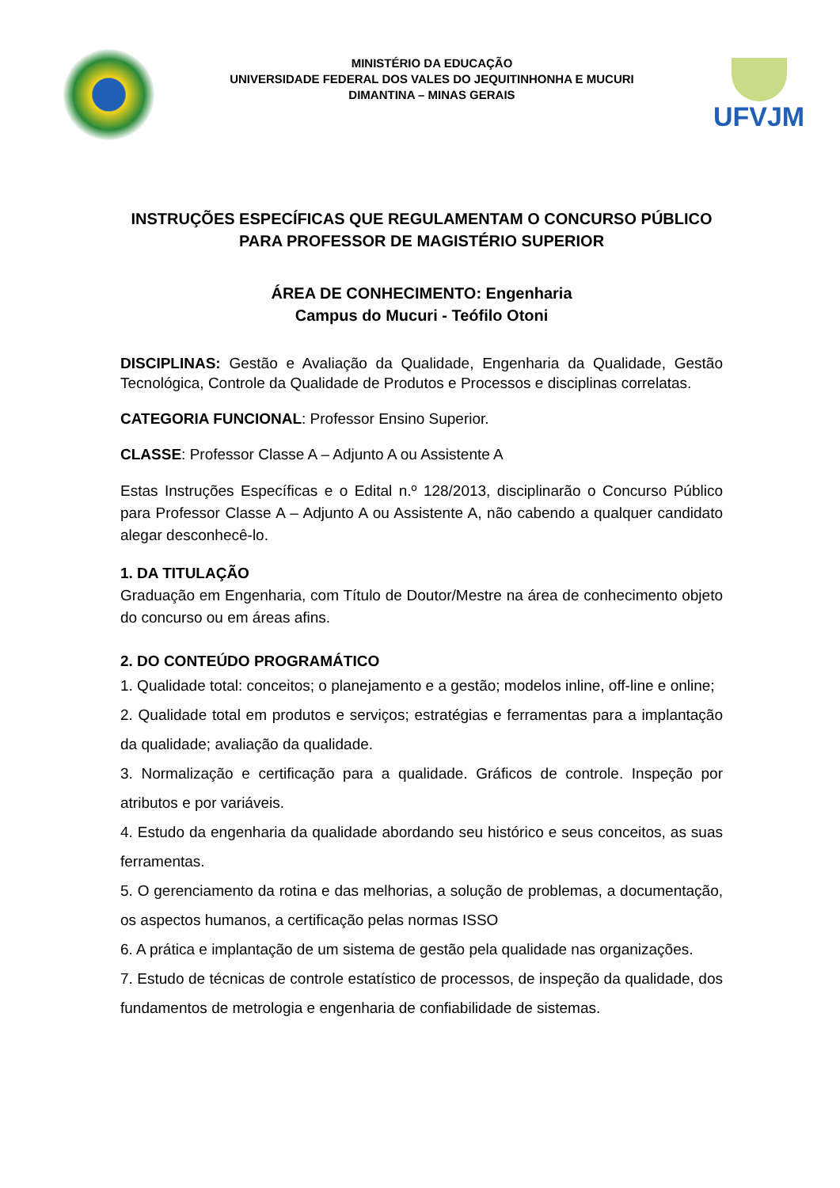MINISTÉRIO DA EDUCAÇÃO
UNIVERSIDADE FEDERAL DOS VALES DO JEQUITINHONHA E MUCURI
DIMANTINA – MINAS GERAIS
UFVJM
INSTRUÇÕES ESPECÍFICAS QUE REGULAMENTAM O CONCURSO PÚBLICO PARA PROFESSOR DE MAGISTÉRIO SUPERIOR
ÁREA DE CONHECIMENTO: Engenharia
Campus do Mucuri - Teófilo Otoni
DISCIPLINAS: Gestão e Avaliação da Qualidade, Engenharia da Qualidade, Gestão Tecnológica, Controle da Qualidade de Produtos e Processos e disciplinas correlatas.
CATEGORIA FUNCIONAL: Professor Ensino Superior.
CLASSE: Professor Classe A – Adjunto A ou Assistente A
Estas Instruções Específicas e o Edital n.º 128/2013, disciplinarão o Concurso Público para Professor Classe A – Adjunto A ou Assistente A, não cabendo a qualquer candidato alegar desconhecê-lo.
1. DA TITULAÇÃO
Graduação em Engenharia, com Título de Doutor/Mestre na área de conhecimento objeto do concurso ou em áreas afins.
2. DO CONTEÚDO PROGRAMÁTICO
1. Qualidade total: conceitos; o planejamento e a gestão; modelos inline, off-line e online;
2. Qualidade total em produtos e serviços; estratégias e ferramentas para a implantação da qualidade; avaliação da qualidade.
3. Normalização e certificação para a qualidade. Gráficos de controle. Inspeção por atributos e por variáveis.
4. Estudo da engenharia da qualidade abordando seu histórico e seus conceitos, as suas ferramentas.
5. O gerenciamento da rotina e das melhorias, a solução de problemas, a documentação, os aspectos humanos, a certificação pelas normas ISSO
6. A prática e implantação de um sistema de gestão pela qualidade nas organizações.
7. Estudo de técnicas de controle estatístico de processos, de inspeção da qualidade, dos fundamentos de metrologia e engenharia de confiabilidade de sistemas.